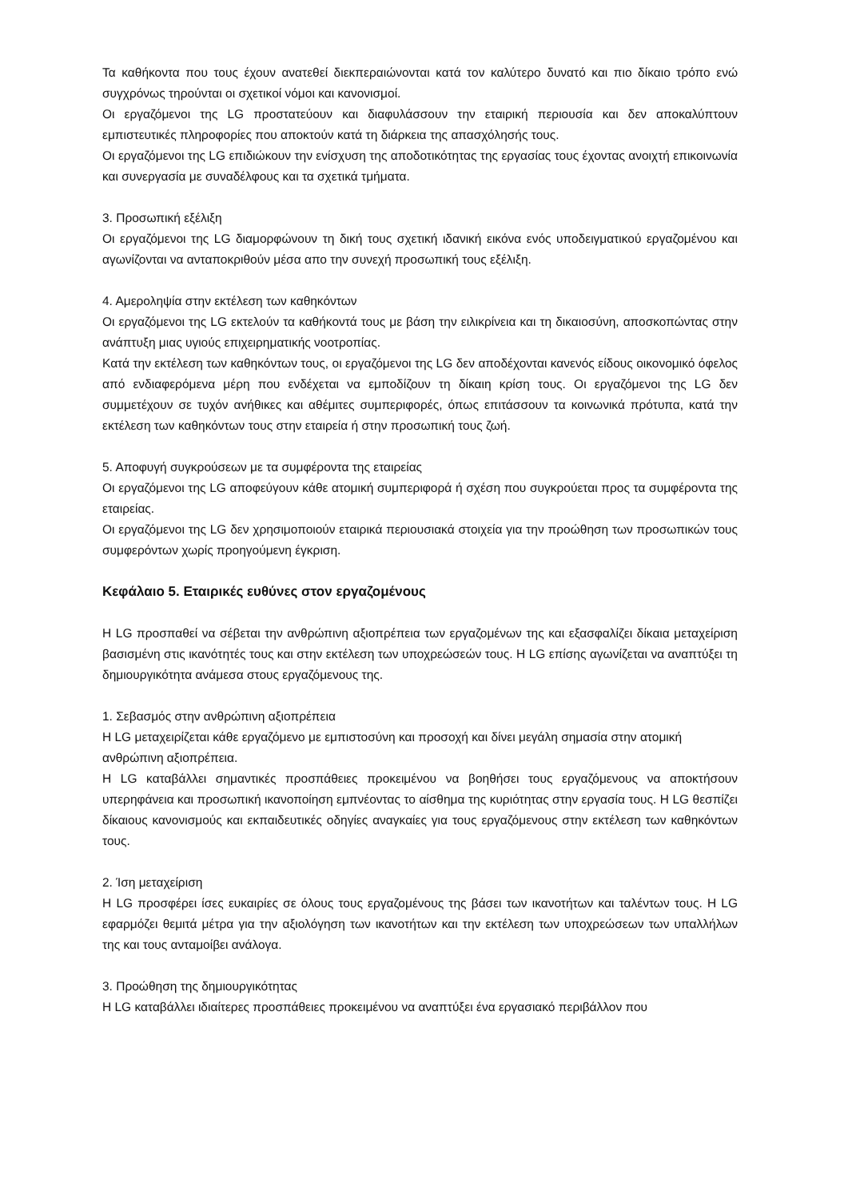Τα καθήκοντα που τους έχουν ανατεθεί διεκπεραιώνονται κατά τον καλύτερο δυνατό και πιο δίκαιο τρόπο ενώ συγχρόνως τηρούνται οι σχετικοί νόμοι και κανονισμοί.
Οι εργαζόμενοι της LG προστατεύουν και διαφυλάσσουν την εταιρική περιουσία και δεν αποκαλύπτουν εμπιστευτικές πληροφορίες που αποκτούν κατά τη διάρκεια της απασχόλησής τους.
Οι εργαζόμενοι της LG επιδιώκουν την ενίσχυση της αποδοτικότητας της εργασίας τους έχοντας ανοιχτή επικοινωνία και συνεργασία με συναδέλφους και τα σχετικά τμήματα.
3. Προσωπική εξέλιξη
Οι εργαζόμενοι της LG διαμορφώνουν τη δική τους σχετική ιδανική εικόνα ενός υποδειγματικού εργαζομένου και αγωνίζονται να ανταποκριθούν μέσα απο την συνεχή προσωπική τους εξέλιξη.
4. Αμεροληψία στην εκτέλεση των καθηκόντων
Οι εργαζόμενοι της LG εκτελούν τα καθήκοντά τους με βάση την ειλικρίνεια και τη δικαιοσύνη, αποσκοπώντας στην ανάπτυξη μιας υγιούς επιχειρηματικής νοοτροπίας.
Κατά την εκτέλεση των καθηκόντων τους, οι εργαζόμενοι της LG δεν αποδέχονται κανενός είδους οικονομικό όφελος από ενδιαφερόμενα μέρη που ενδέχεται να εμποδίζουν τη δίκαιη κρίση τους. Οι εργαζόμενοι της LG δεν συμμετέχουν σε τυχόν ανήθικες και αθέμιτες συμπεριφορές, όπως επιτάσσουν τα κοινωνικά πρότυπα, κατά την εκτέλεση των καθηκόντων τους στην εταιρεία ή στην προσωπική τους ζωή.
5. Αποφυγή συγκρούσεων με τα συμφέροντα της εταιρείας
Οι εργαζόμενοι της LG αποφεύγουν κάθε ατομική συμπεριφορά ή σχέση που συγκρούεται προς τα συμφέροντα της εταιρείας.
Οι εργαζόμενοι της LG δεν χρησιμοποιούν εταιρικά περιουσιακά στοιχεία για την προώθηση των προσωπικών τους συμφερόντων χωρίς προηγούμενη έγκριση.
Κεφάλαιο 5. Εταιρικές ευθύνες στον εργαζομένους
Η LG προσπαθεί να σέβεται την ανθρώπινη αξιοπρέπεια των εργαζομένων της και εξασφαλίζει δίκαια μεταχείριση βασισμένη στις ικανότητές τους και στην εκτέλεση των υποχρεώσεών τους. Η LG επίσης αγωνίζεται να αναπτύξει τη δημιουργικότητα ανάμεσα στους εργαζόμενους της.
1. Σεβασμός στην ανθρώπινη αξιοπρέπεια
Η LG μεταχειρίζεται κάθε εργαζόμενο με εμπιστοσύνη και προσοχή και δίνει μεγάλη σημασία στην ατομική ανθρώπινη αξιοπρέπεια.
Η LG καταβάλλει σημαντικές προσπάθειες προκειμένου να βοηθήσει τους εργαζόμενους να αποκτήσουν υπερηφάνεια και προσωπική ικανοποίηση εμπνέοντας το αίσθημα της κυριότητας στην εργασία τους. Η LG θεσπίζει δίκαιους κανονισμούς και εκπαιδευτικές οδηγίες αναγκαίες για τους εργαζόμενους στην εκτέλεση των καθηκόντων τους.
2. Ίση μεταχείριση
Η LG προσφέρει ίσες ευκαιρίες σε όλους τους εργαζομένους της βάσει των ικανοτήτων και ταλέντων τους. Η LG εφαρμόζει θεμιτά μέτρα για την αξιολόγηση των ικανοτήτων και την εκτέλεση των υποχρεώσεων των υπαλλήλων της και τους ανταμοίβει ανάλογα.
3. Προώθηση της δημιουργικότητας
Η LG καταβάλλει ιδιαίτερες προσπάθειες προκειμένου να αναπτύξει ένα εργασιακό περιβάλλον που